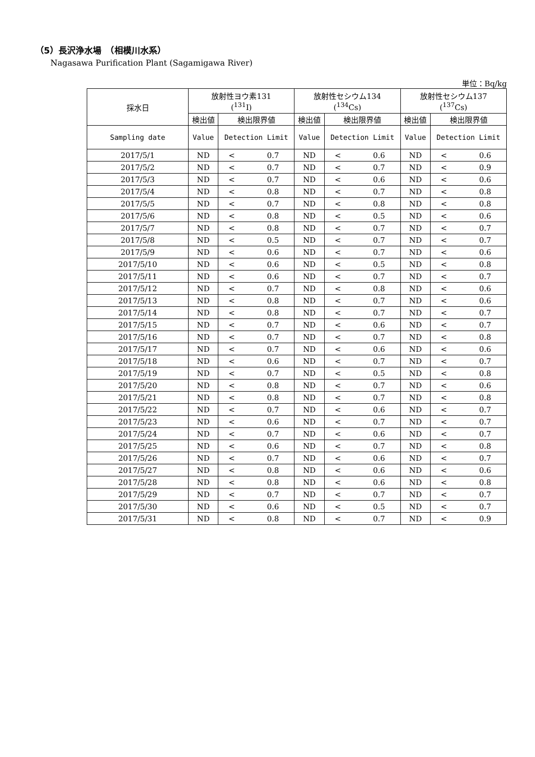（5）長沢浄水場　（相模川水系）
Nagasawa Purification Plant (Sagamigawa River)
単位：Bq/kg
| 採水日 | 放射性ヨウ素131 (<sup>131</sup>I) | | | 放射性セシウム134 (<sup>134</sup>Cs) | | | 放射性セシウム137 (<sup>137</sup>Cs) | | |
| --- | --- | --- | --- | --- | --- | --- | --- | --- | --- |
| | 検出値 | 検出限界値 | | 検出値 | 検出限界値 | | 検出値 | 検出限界値 | |
| Sampling date | Value | Detection Limit | | Value | Detection Limit | | Value | Detection Limit | |
| 2017/5/1 | ND | < | 0.7 | ND | < | 0.6 | ND | < | 0.6 |
| 2017/5/2 | ND | < | 0.7 | ND | < | 0.7 | ND | < | 0.9 |
| 2017/5/3 | ND | < | 0.7 | ND | < | 0.6 | ND | < | 0.6 |
| 2017/5/4 | ND | < | 0.8 | ND | < | 0.7 | ND | < | 0.8 |
| 2017/5/5 | ND | < | 0.7 | ND | < | 0.8 | ND | < | 0.8 |
| 2017/5/6 | ND | < | 0.8 | ND | < | 0.5 | ND | < | 0.6 |
| 2017/5/7 | ND | < | 0.8 | ND | < | 0.7 | ND | < | 0.7 |
| 2017/5/8 | ND | < | 0.5 | ND | < | 0.7 | ND | < | 0.7 |
| 2017/5/9 | ND | < | 0.6 | ND | < | 0.7 | ND | < | 0.6 |
| 2017/5/10 | ND | < | 0.6 | ND | < | 0.5 | ND | < | 0.8 |
| 2017/5/11 | ND | < | 0.6 | ND | < | 0.7 | ND | < | 0.7 |
| 2017/5/12 | ND | < | 0.7 | ND | < | 0.8 | ND | < | 0.6 |
| 2017/5/13 | ND | < | 0.8 | ND | < | 0.7 | ND | < | 0.6 |
| 2017/5/14 | ND | < | 0.8 | ND | < | 0.7 | ND | < | 0.7 |
| 2017/5/15 | ND | < | 0.7 | ND | < | 0.6 | ND | < | 0.7 |
| 2017/5/16 | ND | < | 0.7 | ND | < | 0.7 | ND | < | 0.8 |
| 2017/5/17 | ND | < | 0.7 | ND | < | 0.6 | ND | < | 0.6 |
| 2017/5/18 | ND | < | 0.6 | ND | < | 0.7 | ND | < | 0.7 |
| 2017/5/19 | ND | < | 0.7 | ND | < | 0.5 | ND | < | 0.8 |
| 2017/5/20 | ND | < | 0.8 | ND | < | 0.7 | ND | < | 0.6 |
| 2017/5/21 | ND | < | 0.8 | ND | < | 0.7 | ND | < | 0.8 |
| 2017/5/22 | ND | < | 0.7 | ND | < | 0.6 | ND | < | 0.7 |
| 2017/5/23 | ND | < | 0.6 | ND | < | 0.7 | ND | < | 0.7 |
| 2017/5/24 | ND | < | 0.7 | ND | < | 0.6 | ND | < | 0.7 |
| 2017/5/25 | ND | < | 0.6 | ND | < | 0.7 | ND | < | 0.8 |
| 2017/5/26 | ND | < | 0.7 | ND | < | 0.6 | ND | < | 0.7 |
| 2017/5/27 | ND | < | 0.8 | ND | < | 0.6 | ND | < | 0.6 |
| 2017/5/28 | ND | < | 0.8 | ND | < | 0.6 | ND | < | 0.8 |
| 2017/5/29 | ND | < | 0.7 | ND | < | 0.7 | ND | < | 0.7 |
| 2017/5/30 | ND | < | 0.6 | ND | < | 0.5 | ND | < | 0.7 |
| 2017/5/31 | ND | < | 0.8 | ND | < | 0.7 | ND | < | 0.9 |